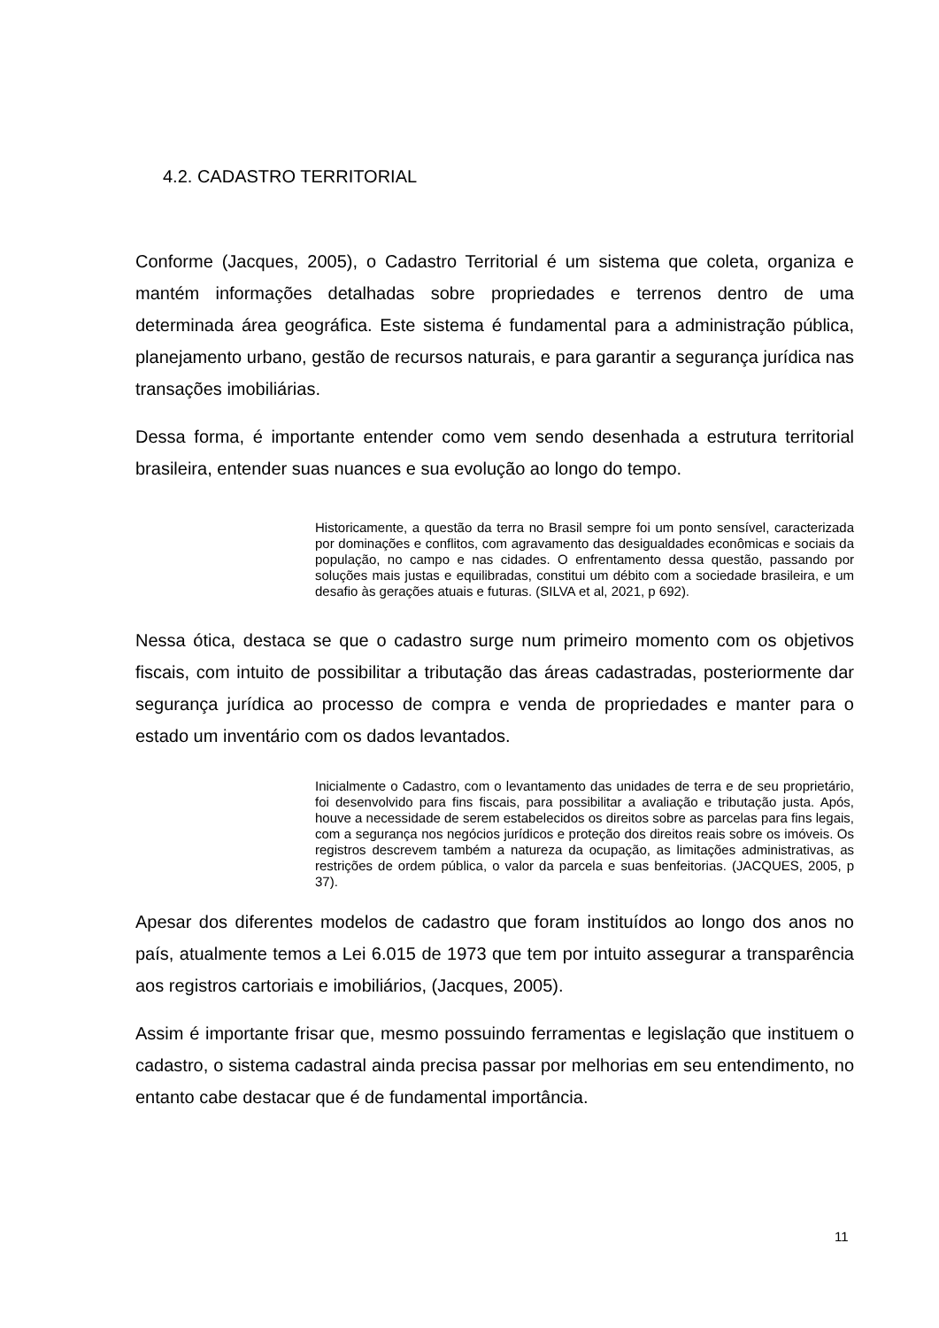4.2. CADASTRO TERRITORIAL
Conforme (Jacques, 2005), o Cadastro Territorial é um sistema que coleta, organiza e mantém informações detalhadas sobre propriedades e terrenos dentro de uma determinada área geográfica. Este sistema é fundamental para a administração pública, planejamento urbano, gestão de recursos naturais, e para garantir a segurança jurídica nas transações imobiliárias.
Dessa forma, é importante entender como vem sendo desenhada a estrutura territorial brasileira, entender suas nuances e sua evolução ao longo do tempo.
Historicamente, a questão da terra no Brasil sempre foi um ponto sensível, caracterizada por dominações e conflitos, com agravamento das desigualdades econômicas e sociais da população, no campo e nas cidades. O enfrentamento dessa questão, passando por soluções mais justas e equilibradas, constitui um débito com a sociedade brasileira, e um desafio às gerações atuais e futuras. (SILVA et al, 2021, p 692).
Nessa ótica, destaca se que o cadastro surge num primeiro momento com os objetivos fiscais, com intuito de possibilitar a tributação das áreas cadastradas, posteriormente dar segurança jurídica ao processo de compra e venda de propriedades e manter para o estado um inventário com os dados levantados.
Inicialmente o Cadastro, com o levantamento das unidades de terra e de seu proprietário, foi desenvolvido para fins fiscais, para possibilitar a avaliação e tributação justa. Após, houve a necessidade de serem estabelecidos os direitos sobre as parcelas para fins legais, com a segurança nos negócios jurídicos e proteção dos direitos reais sobre os imóveis. Os registros descrevem também a natureza da ocupação, as limitações administrativas, as restrições de ordem pública, o valor da parcela e suas benfeitorias. (JACQUES, 2005, p 37).
Apesar dos diferentes modelos de cadastro que foram instituídos ao longo dos anos no país, atualmente temos a Lei 6.015 de 1973 que tem por intuito assegurar a transparência aos registros cartoriais e imobiliários, (Jacques, 2005).
Assim é importante frisar que, mesmo possuindo ferramentas e legislação que instituem o cadastro, o sistema cadastral ainda precisa passar por melhorias em seu entendimento, no entanto cabe destacar que é de fundamental importância.
11